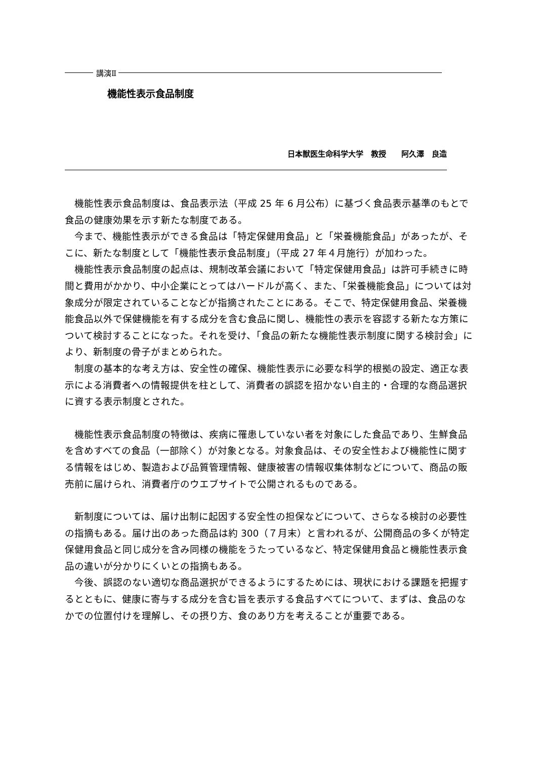講演Ⅱ
機能性表示食品制度
日本獣医生命科学大学　教授　　阿久澤　良造
機能性表示食品制度は、食品表示法（平成 25 年 6 月公布）に基づく食品表示基準のもとで食品の健康効果を示す新たな制度である。
今まで、機能性表示ができる食品は「特定保健用食品」と「栄養機能食品」があったが、そこに、新たな制度として「機能性表示食品制度」（平成 27 年４月施行）が加わった。
機能性表示食品制度の起点は、規制改革会議において「特定保健用食品」は許可手続きに時間と費用がかかり、中小企業にとってはハードルが高く、また、「栄養機能食品」については対象成分が限定されていることなどが指摘されたことにある。そこで、特定保健用食品、栄養機能食品以外で保健機能を有する成分を含む食品に関し、機能性の表示を容認する新たな方策について検討することになった。それを受け、「食品の新たな機能性表示制度に関する検討会」により、新制度の骨子がまとめられた。
制度の基本的な考え方は、安全性の確保、機能性表示に必要な科学的根拠の設定、適正な表示による消費者への情報提供を柱として、消費者の誤認を招かない自主的・合理的な商品選択に資する表示制度とされた。
機能性表示食品制度の特徴は、疾病に罹患していない者を対象にした食品であり、生鮮食品を含めすべての食品（一部除く）が対象となる。対象食品は、その安全性および機能性に関する情報をはじめ、製造および品質管理情報、健康被害の情報収集体制などについて、商品の販売前に届けられ、消費者庁のウエブサイトで公開されるものである。
新制度については、届け出制に起因する安全性の担保などについて、さらなる検討の必要性の指摘もある。届け出のあった商品は約 300（７月末）と言われるが、公開商品の多くが特定保健用食品と同じ成分を含み同様の機能をうたっているなど、特定保健用食品と機能性表示食品の違いが分かりにくいとの指摘もある。
今後、誤認のない適切な商品選択ができるようにするためには、現状における課題を把握するとともに、健康に寄与する成分を含む旨を表示する食品すべてについて、まずは、食品のなかでの位置付けを理解し、その摂り方、食のあり方を考えることが重要である。